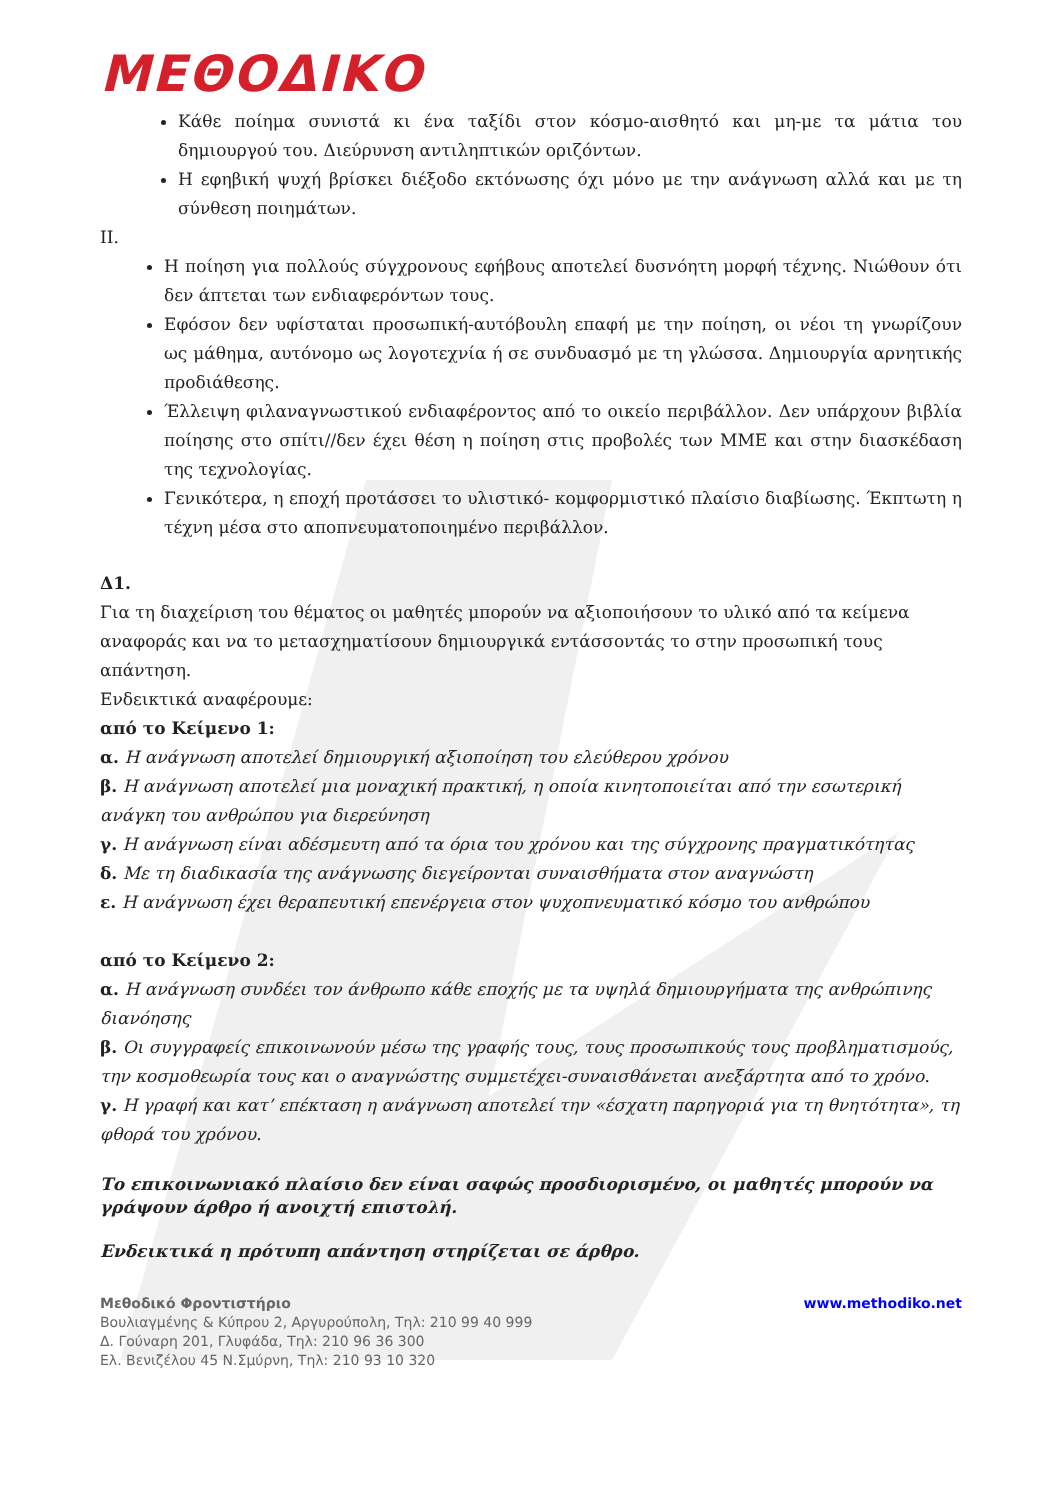ΜΕΘΟΔΙΚΟ
Κάθε ποίημα συνιστά κι ένα ταξίδι στον κόσμο-αισθητό και μη-με τα μάτια του δημιουργού του. Διεύρυνση αντιληπτικών οριζόντων.
Η εφηβική ψυχή βρίσκει διέξοδο εκτόνωσης όχι μόνο με την ανάγνωση αλλά και με τη σύνθεση ποιημάτων.
II.
Η ποίηση για πολλούς σύγχρονους εφήβους αποτελεί δυσνόητη μορφή τέχνης. Νιώθουν ότι δεν άπτεται των ενδιαφερόντων τους.
Εφόσον δεν υφίσταται προσωπική-αυτόβουλη επαφή με την ποίηση, οι νέοι τη γνωρίζουν ως μάθημα, αυτόνομο ως λογοτεχνία ή σε συνδυασμό με τη γλώσσα. Δημιουργία αρνητικής προδιάθεσης.
Έλλειψη φιλαναγνωστικού ενδιαφέροντος από το οικείο περιβάλλον. Δεν υπάρχουν βιβλία ποίησης στο σπίτι//δεν έχει θέση η ποίηση στις προβολές των ΜΜΕ και στην διασκέδαση της τεχνολογίας.
Γενικότερα, η εποχή προτάσσει το υλιστικό- κομφορμιστικό πλαίσιο διαβίωσης. Έκπτωτη η τέχνη μέσα στο αποπνευματοποιημένο περιβάλλον.
Δ1.
Για τη διαχείριση του θέματος οι μαθητές μπορούν να αξιοποιήσουν το υλικό από τα κείμενα αναφοράς και να το μετασχηματίσουν δημιουργικά εντάσσοντάς το στην προσωπική τους απάντηση.
Ενδεικτικά αναφέρουμε:
από το Κείμενο 1:
α. Η ανάγνωση αποτελεί δημιουργική αξιοποίηση του ελεύθερου χρόνου
β. Η ανάγνωση αποτελεί μια μοναχική πρακτική, η οποία κινητοποιείται από την εσωτερική ανάγκη του ανθρώπου για διερεύνηση
γ. Η ανάγνωση είναι αδέσμευτη από τα όρια του χρόνου και της σύγχρονης πραγματικότητας
δ. Με τη διαδικασία της ανάγνωσης διεγείρονται συναισθήματα στον αναγνώστη
ε. Η ανάγνωση έχει θεραπευτική επενέργεια στον ψυχοπνευματικό κόσμο του ανθρώπου
από το Κείμενο 2:
α. Η ανάγνωση συνδέει τον άνθρωπο κάθε εποχής με τα υψηλά δημιουργήματα της ανθρώπινης διανόησης
β. Οι συγγραφείς επικοινωνούν μέσω της γραφής τους, τους προσωπικούς τους προβληματισμούς, την κοσμοθεωρία τους και ο αναγνώστης συμμετέχει-συναισθάνεται ανεξάρτητα από το χρόνο.
γ. Η γραφή και κατ’ επέκταση η ανάγνωση αποτελεί την «έσχατη παρηγοριά για τη θνητότητα», τη φθορά του χρόνου.
Το επικοινωνιακό πλαίσιο δεν είναι σαφώς προσδιορισμένο, οι μαθητές μπορούν να γράψουν άρθρο ή ανοιχτή επιστολή.
Ενδεικτικά η πρότυπη απάντηση στηρίζεται σε άρθρο.
Μεθοδικό Φροντιστήριο
Βουλιαγμένης & Κύπρου 2, Αργυρούπολη, Τηλ: 210 99 40 999
Δ. Γούναρη 201, Γλυφάδα, Τηλ: 210 96 36 300
Ελ. Βενιζέλου 45 Ν.Σμύρνη, Τηλ: 210 93 10 320
www.methodiko.net